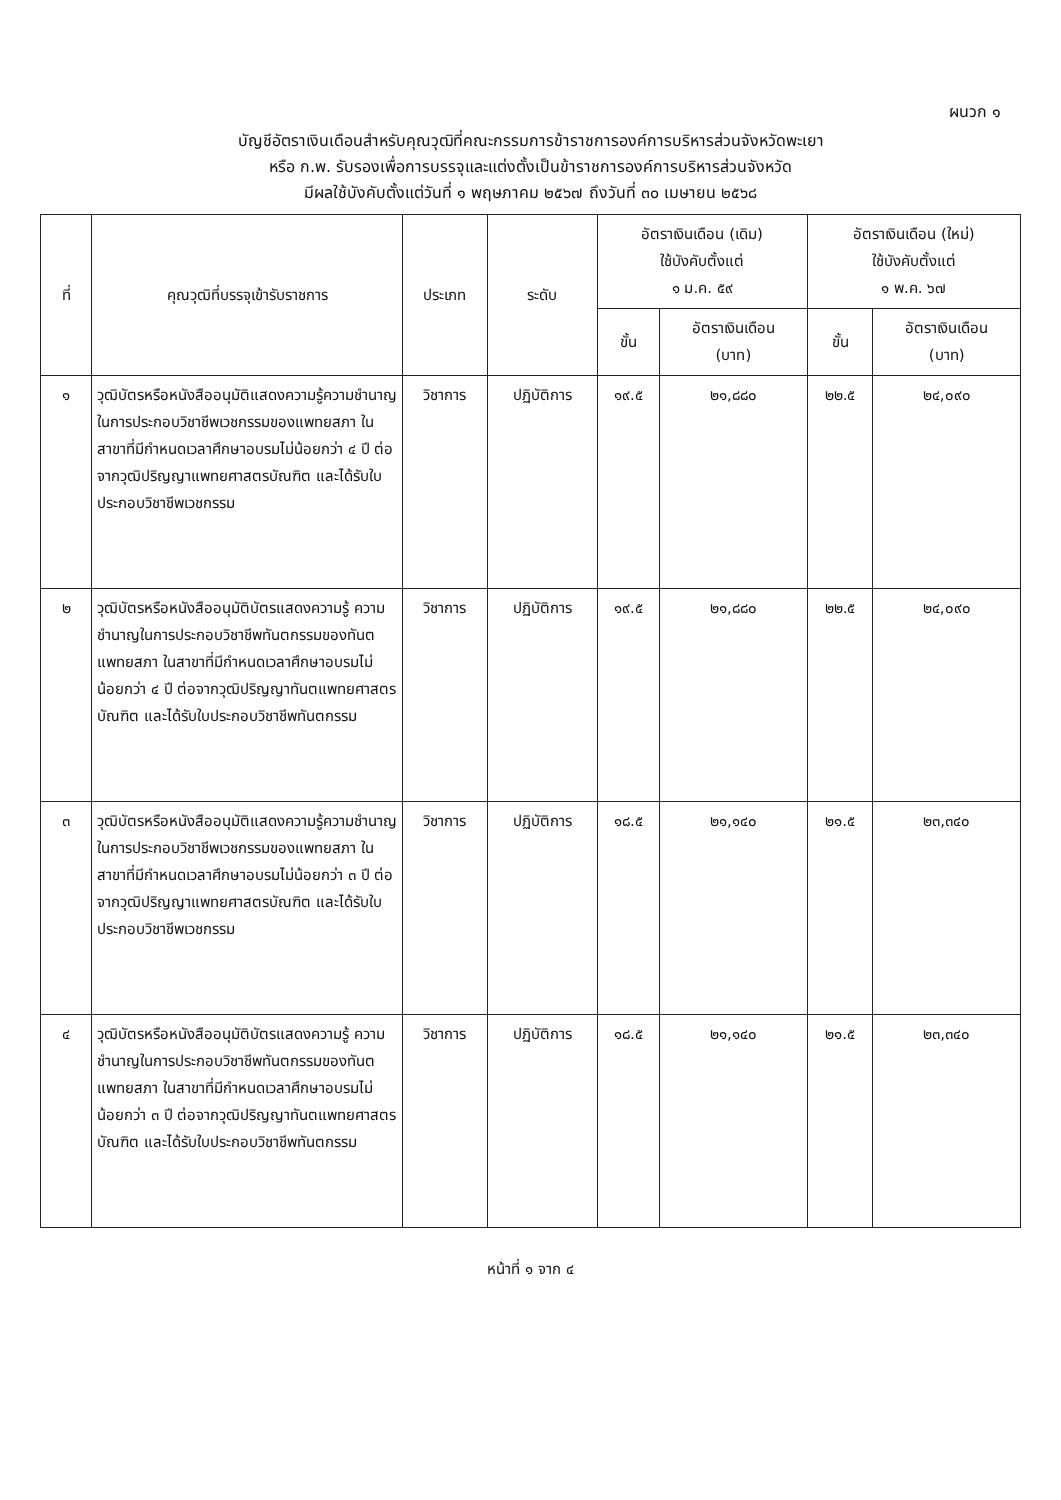ผนวก ๑
บัญชีอัตราเงินเดือนสำหรับคุณวุฒิที่คณะกรรมการข้าราชการองค์การบริหารส่วนจังหวัดพะเยา
หรือ ก.พ. รับรองเพื่อการบรรจุและแต่งตั้งเป็นข้าราชการองค์การบริหารส่วนจังหวัด
มีผลใช้บังคับตั้งแต่วันที่ ๑ พฤษภาคม ๒๕๖๗ ถึงวันที่ ๓๐ เมษายน ๒๕๖๘
| ที่ | คุณวุฒิที่บรรจุเข้ารับราชการ | ประเภท | ระดับ | อัตราเงินเดือน (เดิม) ใช้บังคับตั้งแต่ ๑ ม.ค. ๕๙ | | อัตราเงินเดือน (ใหม่) ใช้บังคับตั้งแต่ ๑ พ.ค. ๖๗ | |
| --- | --- | --- | --- | --- | --- | --- | --- |
| | | | | ขั้น | อัตราเงินเดือน (บาท) | ขั้น | อัตราเงินเดือน (บาท) |
| ๑ | วุฒิบัตรหรือหนังสืออนุมัติแสดงความรู้ความชำนาญในการประกอบวิชาชีพเวชกรรมของแพทยสภา ในสาขาที่มีกำหนดเวลาศึกษาอบรมไม่น้อยกว่า ๔ ปี ต่อจากวุฒิปริญญาแพทยศาสตรบัณฑิต และได้รับใบประกอบวิชาชีพเวชกรรม | วิชาการ | ปฏิบัติการ | ๑๙.๕ | ๒๑,๘๘๐ | ๒๒.๕ | ๒๔,๐๙๐ |
| ๒ | วุฒิบัตรหรือหนังสืออนุมัติบัตรแสดงความรู้ ความชำนาญในการประกอบวิชาชีพทันตกรรมของทันตแพทยสภา ในสาขาที่มีกำหนดเวลาศึกษาอบรมไม่น้อยกว่า ๔ ปี ต่อจากวุฒิปริญญาทันตแพทยศาสตรบัณฑิต และได้รับใบประกอบวิชาชีพทันตกรรม | วิชาการ | ปฏิบัติการ | ๑๙.๕ | ๒๑,๘๘๐ | ๒๒.๕ | ๒๔,๐๙๐ |
| ๓ | วุฒิบัตรหรือหนังสืออนุมัติแสดงความรู้ความชำนาญในการประกอบวิชาชีพเวชกรรมของแพทยสภา ในสาขาที่มีกำหนดเวลาศึกษาอบรมไม่น้อยกว่า ๓ ปี ต่อจากวุฒิปริญญาแพทยศาสตรบัณฑิต และได้รับใบประกอบวิชาชีพเวชกรรม | วิชาการ | ปฏิบัติการ | ๑๘.๕ | ๒๑,๑๔๐ | ๒๑.๕ | ๒๓,๓๔๐ |
| ๔ | วุฒิบัตรหรือหนังสืออนุมัติบัตรแสดงความรู้ ความชำนาญในการประกอบวิชาชีพทันตกรรมของทันตแพทยสภา ในสาขาที่มีกำหนดเวลาศึกษาอบรมไม่น้อยกว่า ๓ ปี ต่อจากวุฒิปริญญาทันตแพทยศาสตรบัณฑิต และได้รับใบประกอบวิชาชีพทันตกรรม | วิชาการ | ปฏิบัติการ | ๑๘.๕ | ๒๑,๑๔๐ | ๒๑.๕ | ๒๓,๓๔๐ |
หน้าที่ ๑ จาก ๔